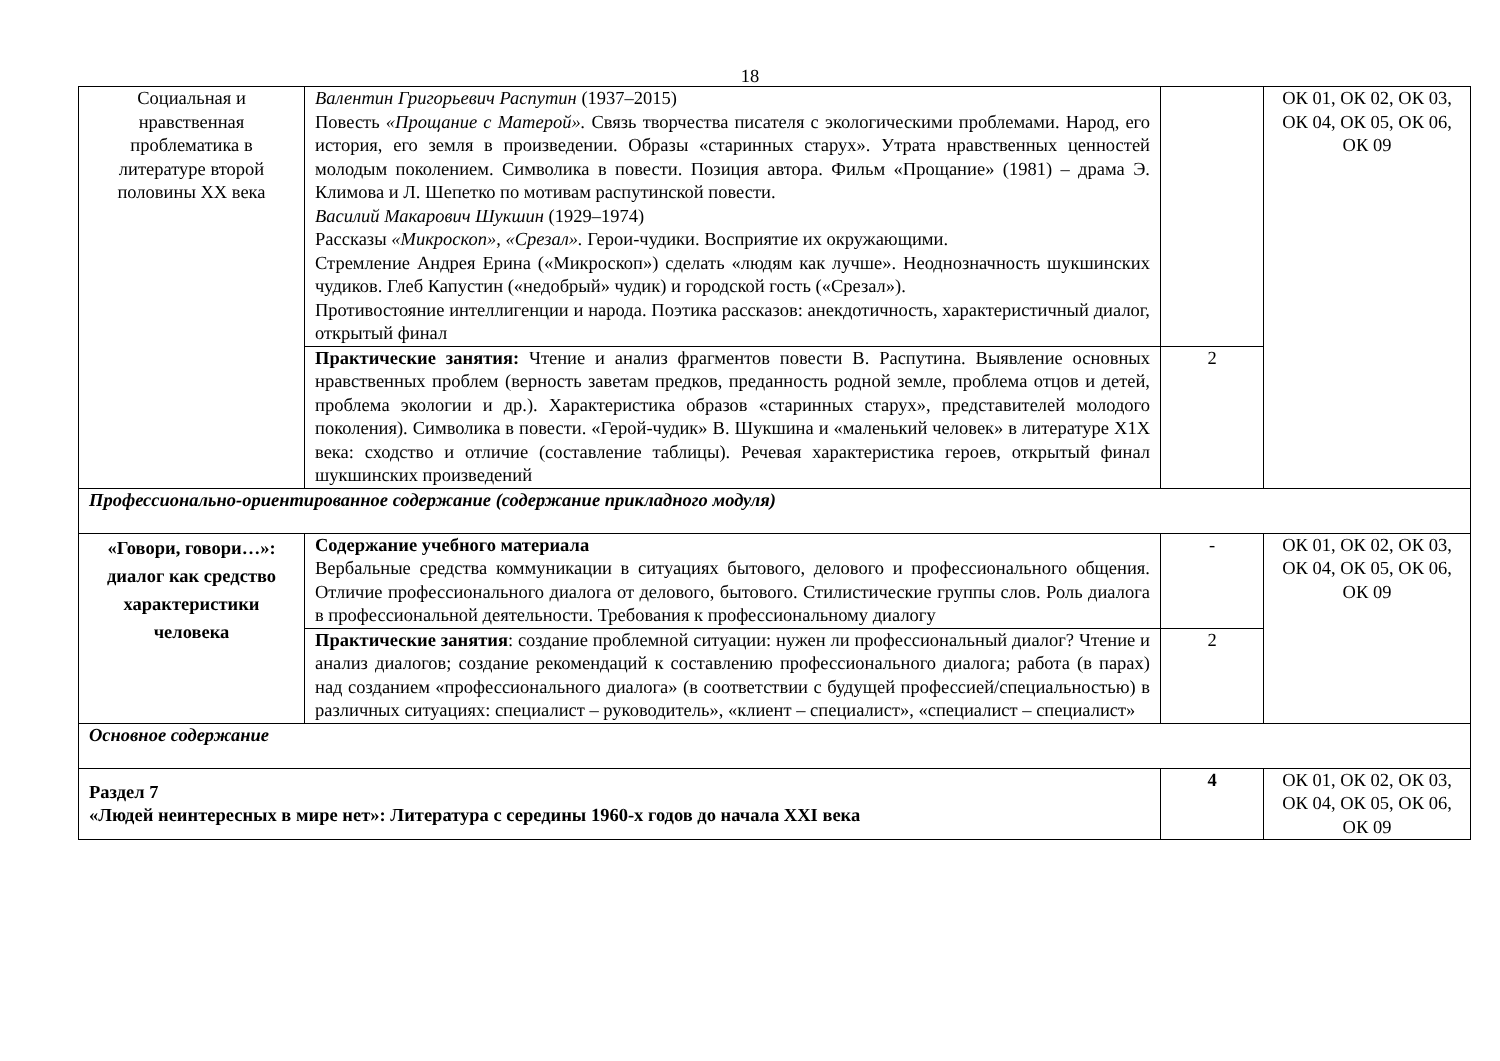18
| Социальная и нравственная проблематика в литературе второй половины XX века | Валентин Григорьевич Распутин (1937–2015) Повесть «Прощание с Матерой». Связь творчества писателя с экологическими проблемами. Народ, его история, его земля в произведении. Образы «старинных старух». Утрата нравственных ценностей молодым поколением. Символика в повести. Позиция автора. Фильм «Прощание» (1981) – драма Э. Климова и Л. Шепетко по мотивам распутинской повести. Василий Макарович Шукшин (1929–1974) Рассказы «Микроскоп», «Срезал». Герои-чудики. Восприятие их окружающими. Стремление Андрея Ерина («Микроскоп») сделать «людям как лучше». Неоднозначность шукшинских чудиков. Глеб Капустин («недобрый» чудик) и городской гость («Срезал»). Противостояние интеллигенции и народа. Поэтика рассказов: анекдотичность, характеристичный диалог, открытый финал | | ОК 01, ОК 02, ОК 03, ОК 04, ОК 05, ОК 06, ОК 09 |
| | Практические занятия: Чтение и анализ фрагментов повести В. Распутина. Выявление основных нравственных проблем (верность заветам предков, преданность родной земле, проблема отцов и детей, проблема экологии и др.). Характеристика образов «старинных старух», представителей молодого поколения). Символика в повести. «Герой-чудик» В. Шукшина и «маленький человек» в литературе Х1Х века: сходство и отличие (составление таблицы). Речевая характеристика героев, открытый финал шукшинских произведений | 2 | |
| Профессионально-ориентированное содержание (содержание прикладного модуля) | | | |
| «Говори, говори…»: диалог как средство характеристики человека | Содержание учебного материала Вербальные средства коммуникации в ситуациях бытового, делового и профессионального общения. Отличие профессионального диалога от делового, бытового. Стилистические группы слов. Роль диалога в профессиональной деятельности. Требования к профессиональному диалогу | - | ОК 01, ОК 02, ОК 03, ОК 04, ОК 05, ОК 06, ОК 09 |
| | Практические занятия : создание проблемной ситуации: нужен ли профессиональный диалог? Чтение и анализ диалогов; создание рекомендаций к составлению профессионального диалога; работа (в парах) над созданием «профессионального диалога» (в соответствии с будущей профессией/специальностью) в различных ситуациях: специалист – руководитель», «клиент – специалист», «специалист – специалист» | 2 | |
| Основное содержание | | | |
| Раздел 7 «Людей неинтересных в мире нет»: Литература с середины 1960-х годов до начала XXI века | | 4 | ОК 01, ОК 02, ОК 03, ОК 04, ОК 05, ОК 06, ОК 09 |